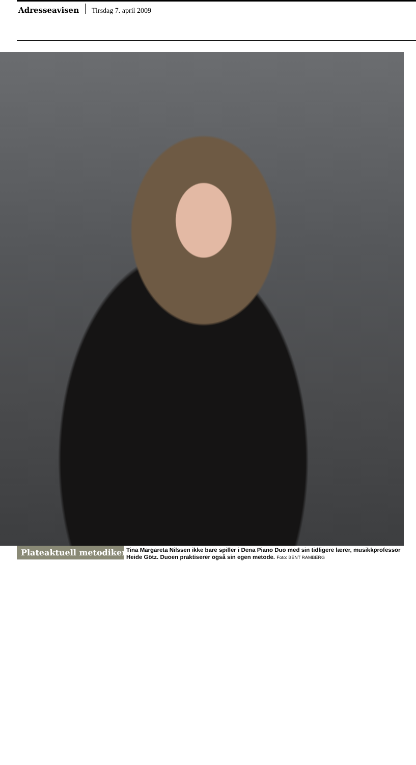Adresseavisen
Tirsdag 7. april 2009
Plateaktuell metodiker
Tina Margareta Nilssen ikke bare spiller i Dena Piano Duo med sin tidligere lærer, musikkprofessor Heide Götz. Duoen praktiserer også sin egen metode. Foto: BENT RAMBERG